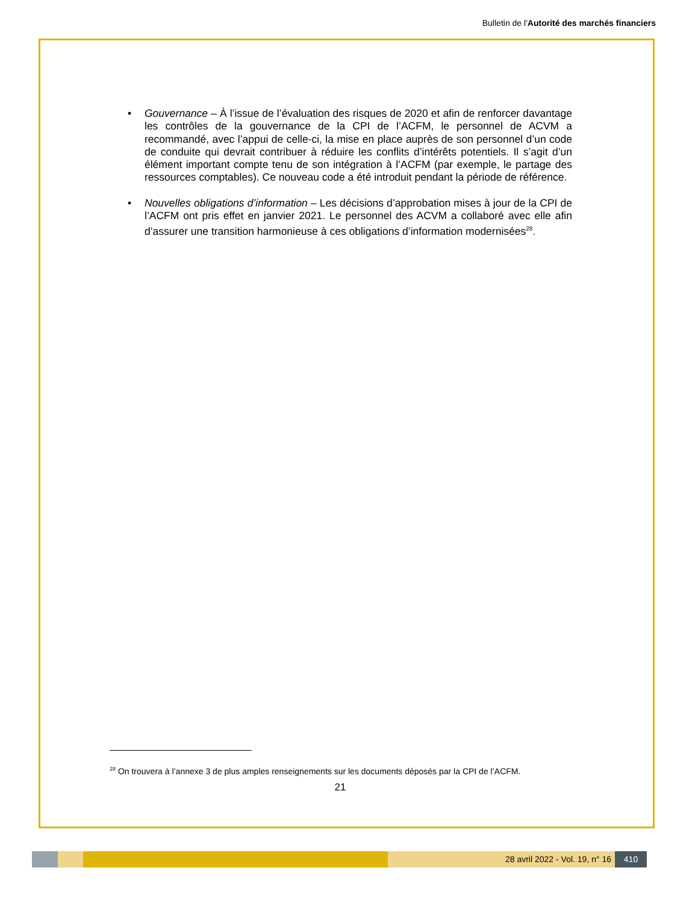Bulletin de l'Autorité des marchés financiers
• Gouvernance – À l’issue de l’évaluation des risques de 2020 et afin de renforcer davantage les contrôles de la gouvernance de la CPI de l’ACFM, le personnel de ACVM a recommandé, avec l’appui de celle-ci, la mise en place auprès de son personnel d’un code de conduite qui devrait contribuer à réduire les conflits d’intérêts potentiels. Il s’agit d’un élément important compte tenu de son intégration à l’ACFM (par exemple, le partage des ressources comptables). Ce nouveau code a été introduit pendant la période de référence.
• Nouvelles obligations d’information – Les décisions d’approbation mises à jour de la CPI de l’ACFM ont pris effet en janvier 2021. Le personnel des ACVM a collaboré avec elle afin d’assurer une transition harmonieuse à ces obligations d’information modernisées<sup>28</sup>.
<sup>28</sup> On trouvera à l’annexe 3 de plus amples renseignements sur les documents déposés par la CPI de l’ACFM.
21
28 avril 2022 - Vol. 19, n° 16 410